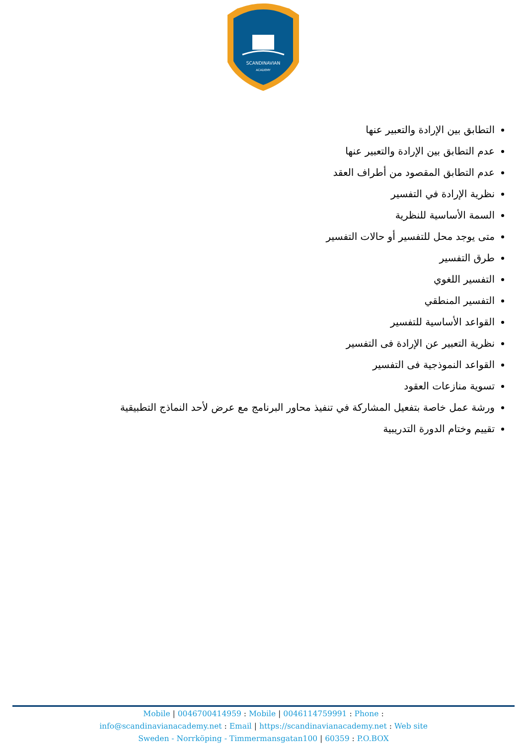SCANDINAVIAN
ACADEMY
التطابق بين الإرادة والتعبير عنها
عدم التطابق بين الإرادة والتعبير عنها
عدم التطابق المقصود من أطراف العقد
نظرية الإرادة في التفسير
السمة الأساسية للنظرية
متى يوجد محل للتفسير أو حالات التفسير
طرق التفسير
التفسير اللغوي
التفسير المنطقي
القواعد الأساسية للتفسير
نظرية التعبير عن الإرادة فى التفسير
القواعد النموذجية فى التفسير
تسوية منازعات العقود
ورشة عمل خاصة بتفعيل المشاركة في تنفيذ محاور البرنامج مع عرض لأحد النماذج التطبيقية
تقييم وختام الدورة التدريبية
Mobile | 0046700414959 : Mobile | 0046114759991 : Phone :
info@scandinavianacademy.net : Email | https://scandinavianacademy.net : Web site
Sweden - Norrköping - Timmermansgatan100 | 60359 : P.O.BOX